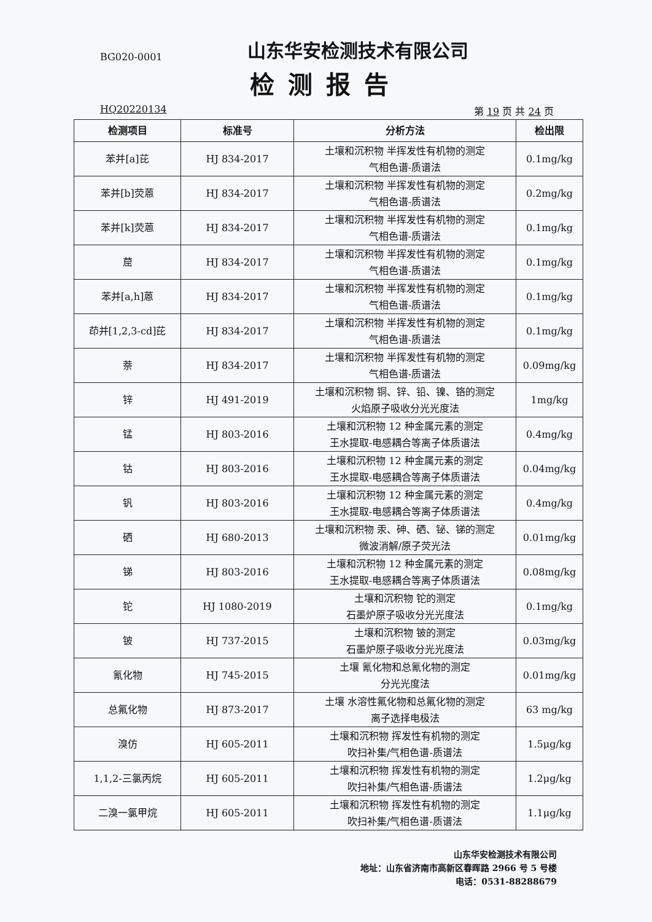BG020-0001
山东华安检测技术有限公司
检测报告
HQ20220134 第 19 页 共 24 页
| 检测项目 | 标准号 | 分析方法 | 检出限 |
| --- | --- | --- | --- |
| 苯并[a]芘 | HJ 834-2017 | 土壤和沉积物 半挥发性有机物的测定 气相色谱-质谱法 | 0.1mg/kg |
| 苯并[b]荧蒽 | HJ 834-2017 | 土壤和沉积物 半挥发性有机物的测定 气相色谱-质谱法 | 0.2mg/kg |
| 苯并[k]荧蒽 | HJ 834-2017 | 土壤和沉积物 半挥发性有机物的测定 气相色谱-质谱法 | 0.1mg/kg |
| 䓛 | HJ 834-2017 | 土壤和沉积物 半挥发性有机物的测定 气相色谱-质谱法 | 0.1mg/kg |
| 苯并[a,h]蒽 | HJ 834-2017 | 土壤和沉积物 半挥发性有机物的测定 气相色谱-质谱法 | 0.1mg/kg |
| 茚并[1,2,3-cd]芘 | HJ 834-2017 | 土壤和沉积物 半挥发性有机物的测定 气相色谱-质谱法 | 0.1mg/kg |
| 萘 | HJ 834-2017 | 土壤和沉积物 半挥发性有机物的测定 气相色谱-质谱法 | 0.09mg/kg |
| 锌 | HJ 491-2019 | 土壤和沉积物 铜、锌、铅、镍、铬的测定 火焰原子吸收分光光度法 | 1mg/kg |
| 锰 | HJ 803-2016 | 土壤和沉积物 12 种金属元素的测定 王水提取-电感耦合等离子体质谱法 | 0.4mg/kg |
| 钴 | HJ 803-2016 | 土壤和沉积物 12 种金属元素的测定 王水提取-电感耦合等离子体质谱法 | 0.04mg/kg |
| 钒 | HJ 803-2016 | 土壤和沉积物 12 种金属元素的测定 王水提取-电感耦合等离子体质谱法 | 0.4mg/kg |
| 硒 | HJ 680-2013 | 土壤和沉积物 汞、砷、硒、铋、锑的测定 微波消解/原子荧光法 | 0.01mg/kg |
| 锑 | HJ 803-2016 | 土壤和沉积物 12 种金属元素的测定 王水提取-电感耦合等离子体质谱法 | 0.08mg/kg |
| 铊 | HJ 1080-2019 | 土壤和沉积物 铊的测定 石墨炉原子吸收分光光度法 | 0.1mg/kg |
| 铍 | HJ 737-2015 | 土壤和沉积物 铍的测定 石墨炉原子吸收分光光度法 | 0.03mg/kg |
| 氰化物 | HJ 745-2015 | 土壤 氰化物和总氰化物的测定 分光光度法 | 0.01mg/kg |
| 总氟化物 | HJ 873-2017 | 土壤 水溶性氟化物和总氟化物的测定 离子选择电极法 | 63 mg/kg |
| 溴仿 | HJ 605-2011 | 土壤和沉积物 挥发性有机物的测定 吹扫补集/气相色谱-质谱法 | 1.5μg/kg |
| 1,1,2-三氯丙烷 | HJ 605-2011 | 土壤和沉积物 挥发性有机物的测定 吹扫补集/气相色谱-质谱法 | 1.2μg/kg |
| 二溴一氯甲烷 | HJ 605-2011 | 土壤和沉积物 挥发性有机物的测定 吹扫补集/气相色谱-质谱法 | 1.1μg/kg |
山东华安检测技术有限公司
地址：山东省济南市高新区春晖路 2966 号 5 号楼
电话：0531-88288679